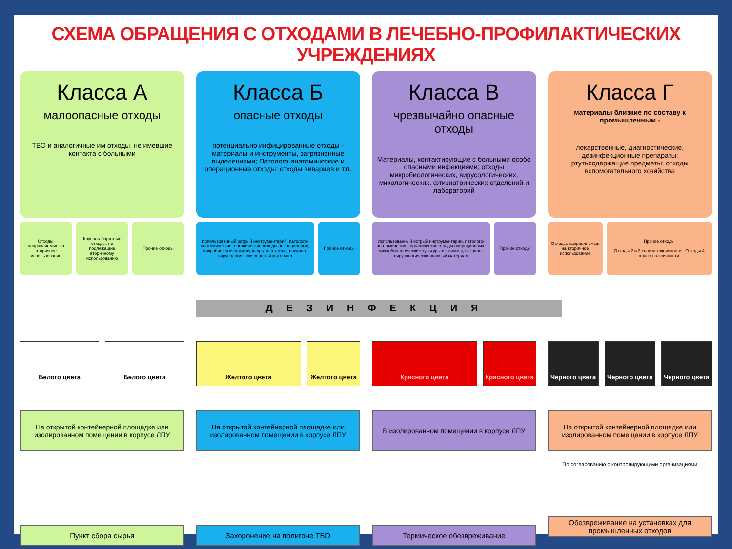СХЕМА ОБРАЩЕНИЯ С ОТХОДАМИ В ЛЕЧЕБНО-ПРОФИЛАКТИЧЕСКИХ УЧРЕЖДЕНИЯХ
Класса А
малоопасные отходы
ТБО и аналогичные им отходы, не имевшие контакта с больными
Отходы, направляемые на вторичное использование
Крупногабаритные отходы, не подлежащие вторичному использованию
Прочие отходы
Класса Б
опасные отходы
потенциально инфицированные отходы - материалы и инструменты, загрязненные выделениями; Патолого-анатомические и операционные отходы; отходы вивариев и т.п.
Использованный острый инструментарий, патолого-анатомические, органические отходы операционных, микробиологические культуры и штаммы, вакцины, вирусологически опасный материал
Прочие отходы
Класса В
чрезвычайно опасные отходы
Материалы, контактирующие с больными особо опасными инфекциями; отходы микробиологических, вирусологических, микологических, фтизиатрических отделений и лабораторий
Использованный острый инструментарий, патолого-анатомические, органические отходы операционных, микробиологические культуры и штаммы, вакцины, вирусологически опасный материал
Прочие отходы
Класса Г
материалы близкие по составу к промышленным -
лекарственные, диагностические, дезинфекционные препараты; ртутьсодержащие предметы; отходы вспомогательного хозяйства
Отходы, направляемые на вторичное использование
Прочие отходы
Отходы 2 и 3 класса токсичности Отходы 4 класса токсичности
ДЕЗИНФЕКЦИЯ
Белого цвета Белого цвета
На открытой контейнерной площадке или изолированном помещении в корпусе ЛПУ
Пункт сбора сырья
Желтого цвета Желтого цвета
На открытой контейнерной площадке или изолированном помещении в корпусе ЛПУ
Захоронение на полигоне ТБО
Красного цвета Красного цвета
В изолированном помещении в корпусе ЛПУ
Термическое обезвреживание
Черного цвета Черного цвета Черного цвета
На открытой контейнерной площадке или изолированном помещении в корпусе ЛПУ
По согласованию с контролирующими организациями
Обезвреживание на установках для промышленных отходов